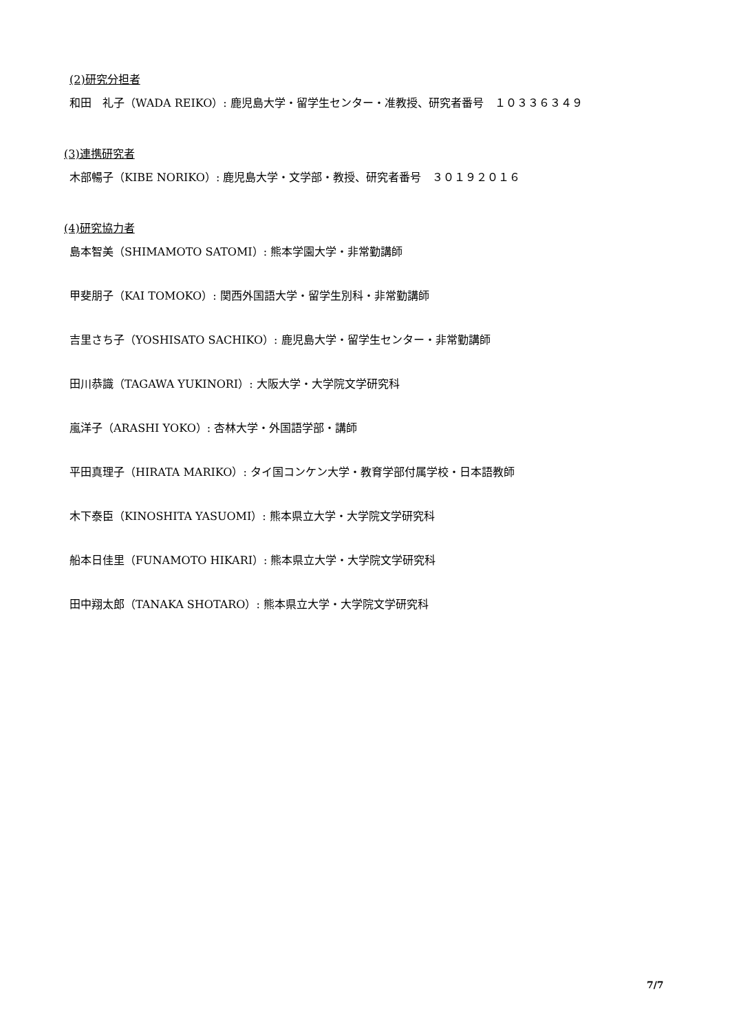(2)研究分担者
和田　礼子（WADA REIKO）: 鹿児島大学・留学生センター・准教授、研究者番号　１０３３６３４９
(3)連携研究者
木部暢子（KIBE NORIKO）: 鹿児島大学・文学部・教授、研究者番号　３０１９２０１６
(4)研究協力者
島本智美（SHIMAMOTO SATOMI）: 熊本学園大学・非常勤講師
甲斐朋子（KAI TOMOKO）: 関西外国語大学・留学生別科・非常勤講師
吉里さち子（YOSHISATO SACHIKO）: 鹿児島大学・留学生センター・非常勤講師
田川恭識（TAGAWA YUKINORI）: 大阪大学・大学院文学研究科
嵐洋子（ARASHI YOKO）: 杏林大学・外国語学部・講師
平田真理子（HIRATA MARIKO）: タイ国コンケン大学・教育学部付属学校・日本語教師
木下泰臣（KINOSHITA YASUOMI）: 熊本県立大学・大学院文学研究科
船本日佳里（FUNAMOTO HIKARI）: 熊本県立大学・大学院文学研究科
田中翔太郎（TANAKA SHOTARO）: 熊本県立大学・大学院文学研究科
7/7